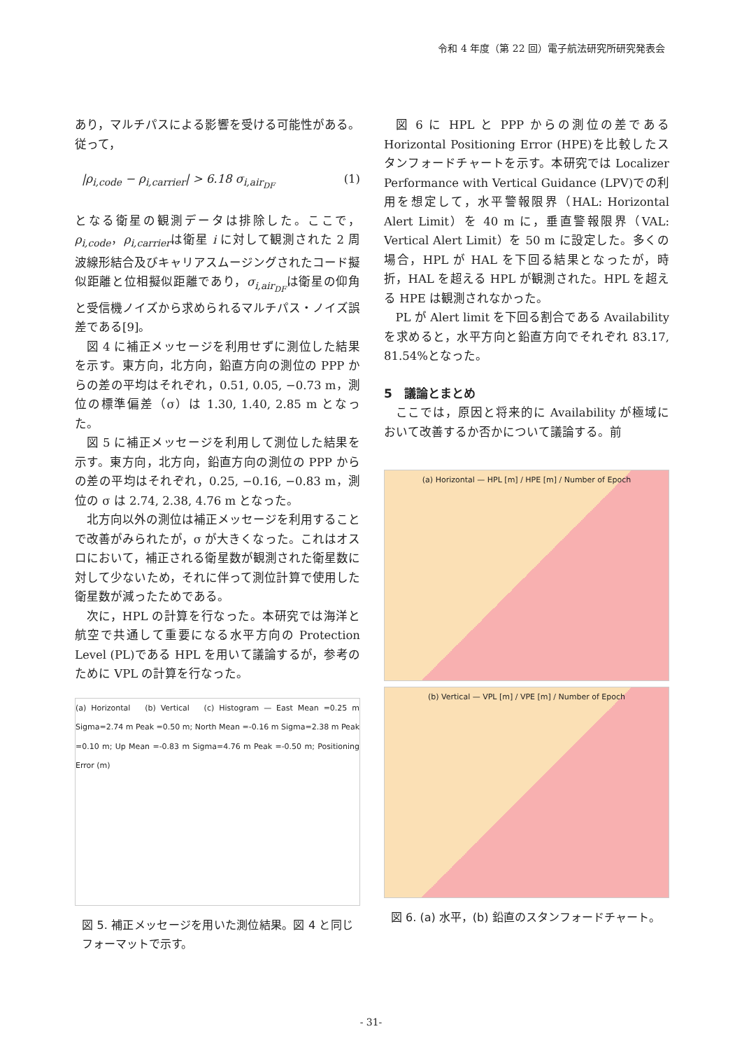令和 4 年度（第 22 回）電子航法研究所研究発表会
あり，マルチパスによる影響を受ける可能性がある。従って，
|ρ<sub>i,code</sub> − ρ<sub>i,carrier</sub>| > 6.18 σ<sub>i,air<sub>DF</sub></sub> (1)
となる衛星の観測データは排除した。ここで，ρ<sub>i,code</sub>，ρ<sub>i,carrier</sub>は衛星 i に対して観測された 2 周波線形結合及びキャリアスムージングされたコード擬似距離と位相擬似距離であり，σ<sub>i,air<sub>DF</sub></sub>は衛星の仰角と受信機ノイズから求められるマルチパス・ノイズ誤差である[9]。
図 4 に補正メッセージを利用せずに測位した結果を示す。東方向，北方向，鉛直方向の測位の PPP からの差の平均はそれぞれ，0.51, 0.05, −0.73 m，測位の標準偏差（σ）は 1.30, 1.40, 2.85 m となった。
図 5 に補正メッセージを利用して測位した結果を示す。東方向，北方向，鉛直方向の測位の PPP からの差の平均はそれぞれ，0.25, −0.16, −0.83 m，測位の σ は 2.74, 2.38, 4.76 m となった。
北方向以外の測位は補正メッセージを利用することで改善がみられたが，σ が大きくなった。これはオスロにおいて，補正される衛星数が観測された衛星数に対して少ないため，それに伴って測位計算で使用した衛星数が減ったためである。
次に，HPL の計算を行なった。本研究では海洋と航空で共通して重要になる水平方向の Protection Level (PL)である HPL を用いて議論するが，参考のために VPL の計算を行なった。
(a) Horizontal (b) Vertical (c) Histogram — East Mean =0.25 m Sigma=2.74 m Peak =0.50 m; North Mean =-0.16 m Sigma=2.38 m Peak =0.10 m; Up Mean =-0.83 m Sigma=4.76 m Peak =-0.50 m; Positioning Error (m)
図 5. 補正メッセージを用いた測位結果。図 4 と同じフォーマットで示す。
図 6 に HPL と PPP からの測位の差である Horizontal Positioning Error (HPE)を比較したスタンフォードチャートを示す。本研究では Localizer Performance with Vertical Guidance (LPV)での利用を想定して，水平警報限界（HAL: Horizontal Alert Limit）を 40 m に，垂直警報限界（VAL: Vertical Alert Limit）を 50 m に設定した。多くの場合，HPL が HAL を下回る結果となったが，時折，HAL を超える HPL が観測された。HPL を超える HPE は観測されなかった。
PL が Alert limit を下回る割合である Availability を求めると，水平方向と鉛直方向でそれぞれ 83.17, 81.54%となった。
5　議論とまとめ
ここでは，原因と将来的に Availability が極域において改善するか否かについて議論する。前
(a) Horizontal — HPL [m] / HPE [m] / Number of Epoch
(b) Vertical — VPL [m] / VPE [m] / Number of Epoch
図 6. (a) 水平，(b) 鉛直のスタンフォードチャート。
- 31-